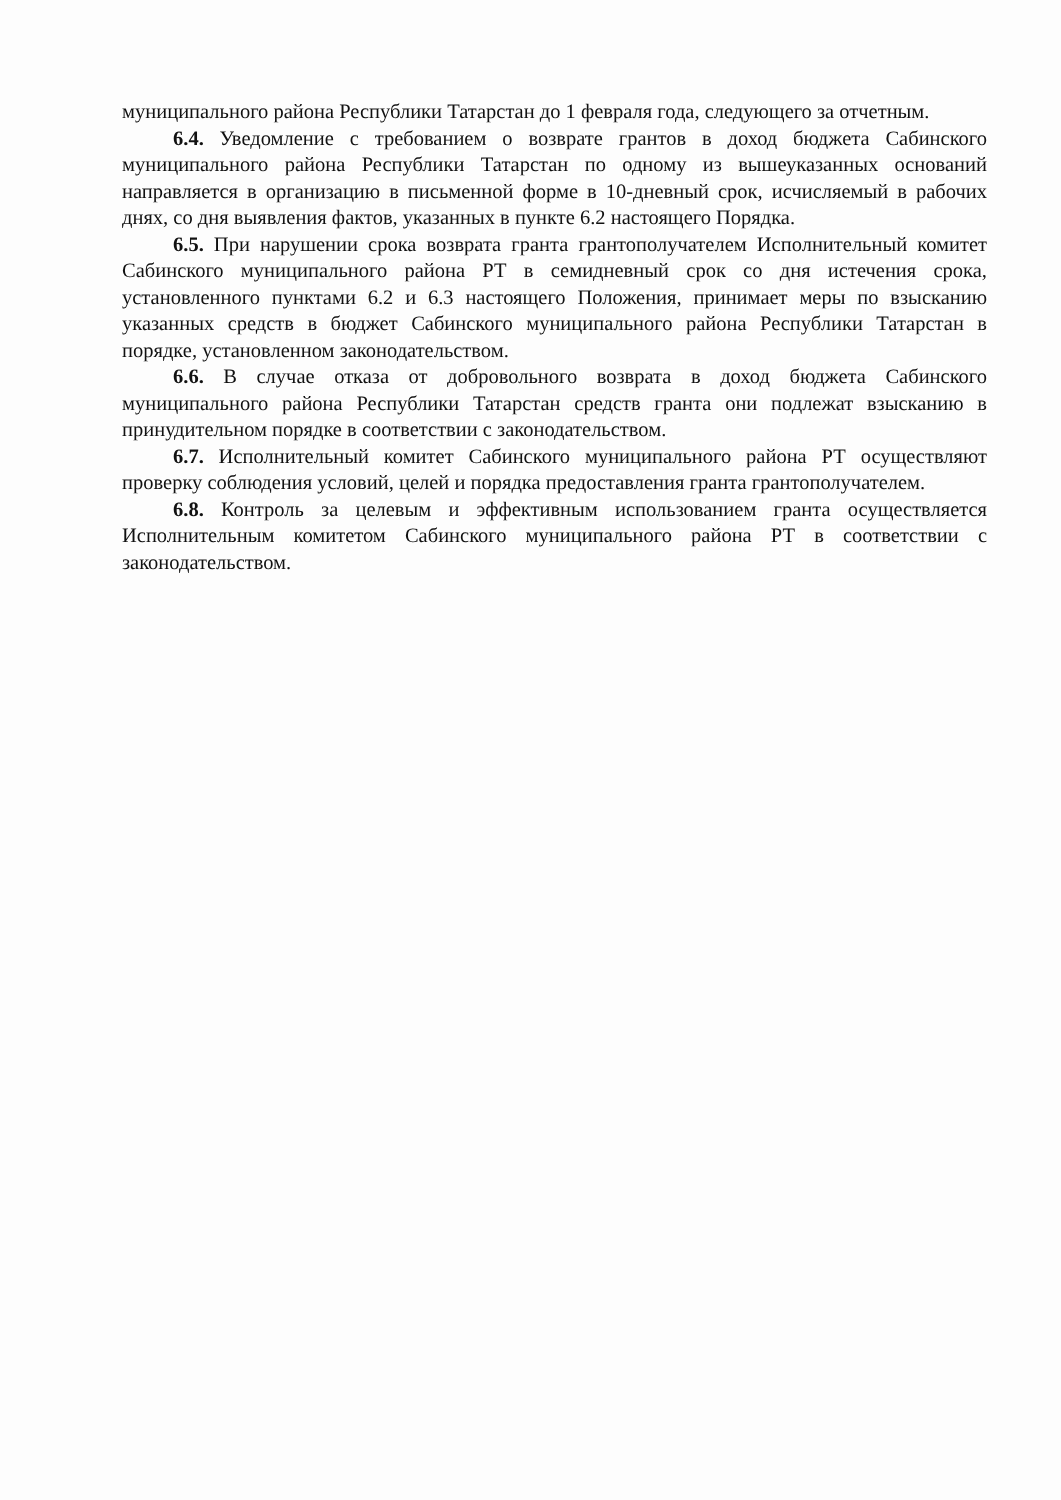муниципального района Республики Татарстан до 1 февраля года, следующего за отчетным.
6.4. Уведомление с требованием о возврате грантов в доход бюджета Сабинского муниципального района Республики Татарстан по одному из вышеуказанных оснований направляется в организацию в письменной форме в 10-дневный срок, исчисляемый в рабочих днях, со дня выявления фактов, указанных в пункте 6.2 настоящего Порядка.
6.5. При нарушении срока возврата гранта грантополучателем Исполнительный комитет Сабинского муниципального района РТ в семидневный срок со дня истечения срока, установленного пунктами 6.2 и 6.3 настоящего Положения, принимает меры по взысканию указанных средств в бюджет Сабинского муниципального района Республики Татарстан в порядке, установленном законодательством.
6.6. В случае отказа от добровольного возврата в доход бюджета Сабинского муниципального района Республики Татарстан средств гранта они подлежат взысканию в принудительном порядке в соответствии с законодательством.
6.7. Исполнительный комитет Сабинского муниципального района РТ осуществляют проверку соблюдения условий, целей и порядка предоставления гранта грантополучателем.
6.8. Контроль за целевым и эффективным использованием гранта осуществляется Исполнительным комитетом Сабинского муниципального района РТ в соответствии с законодательством.